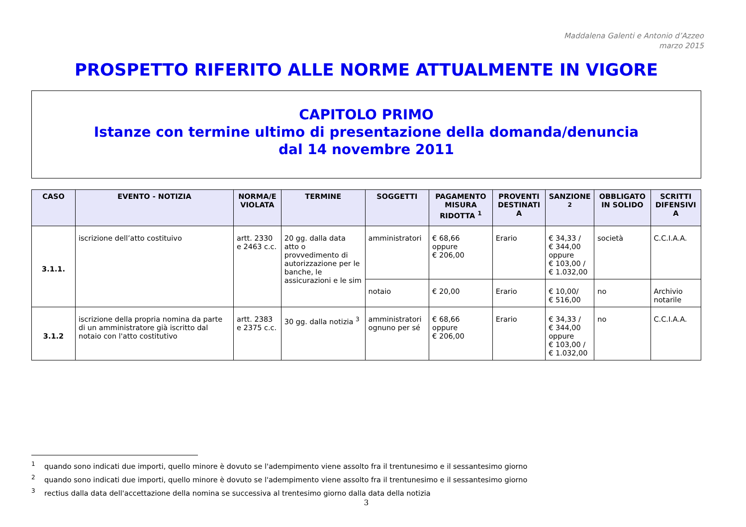Maddalena Galenti e Antonio d’Azzeo
marzo 2015
PROSPETTO RIFERITO ALLE NORME ATTUALMENTE IN VIGORE
CAPITOLO PRIMO
Istanze con termine ultimo di presentazione della domanda/denuncia
dal 14 novembre 2011
| CASO | EVENTO - NOTIZIA | NORMA/E VIOLATA | TERMINE | SOGGETTI | PAGAMENTO MISURA RIDOTTA <sup>1</sup> | PROVENTI DESTINATI A | SANZIONE <sup>2</sup> | OBBLIGATO IN SOLIDO | SCRITTI DIFENSIVI A |
| --- | --- | --- | --- | --- | --- | --- | --- | --- | --- |
| 3.1.1. | iscrizione dell’atto costituivo | artt. 2330 e 2463 c.c. | 20 gg. dalla data atto o provvedimento di autorizzazione per le banche, le assicurazioni e le sim | amministratori | € 68,66 oppure € 206,00 | Erario | € 34,33 / € 344,00 oppure € 103,00 / € 1.032,00 | società | C.C.I.A.A. |
| | | | | notaio | € 20,00 | Erario | € 10,00/ € 516,00 | no | Archivio notarile |
| 3.1.2 | iscrizione della propria nomina da parte di un amministratore già iscritto dal notaio con l'atto costitutivo | artt. 2383 e 2375 c.c. | 30 gg. dalla notizia <sup>3</sup> | amministratori ognuno per sé | € 68,66 oppure € 206,00 | Erario | € 34,33 / € 344,00 oppure € 103,00 / € 1.032,00 | no | C.C.I.A.A. |
<sup>1</sup> quando sono indicati due importi, quello minore è dovuto se l'adempimento viene assolto fra il trentunesimo e il sessantesimo giorno
<sup>2</sup> quando sono indicati due importi, quello minore è dovuto se l'adempimento viene assolto fra il trentunesimo e il sessantesimo giorno
<sup>3</sup> rectius dalla data dell'accettazione della nomina se successiva al trentesimo giorno dalla data della notizia
3